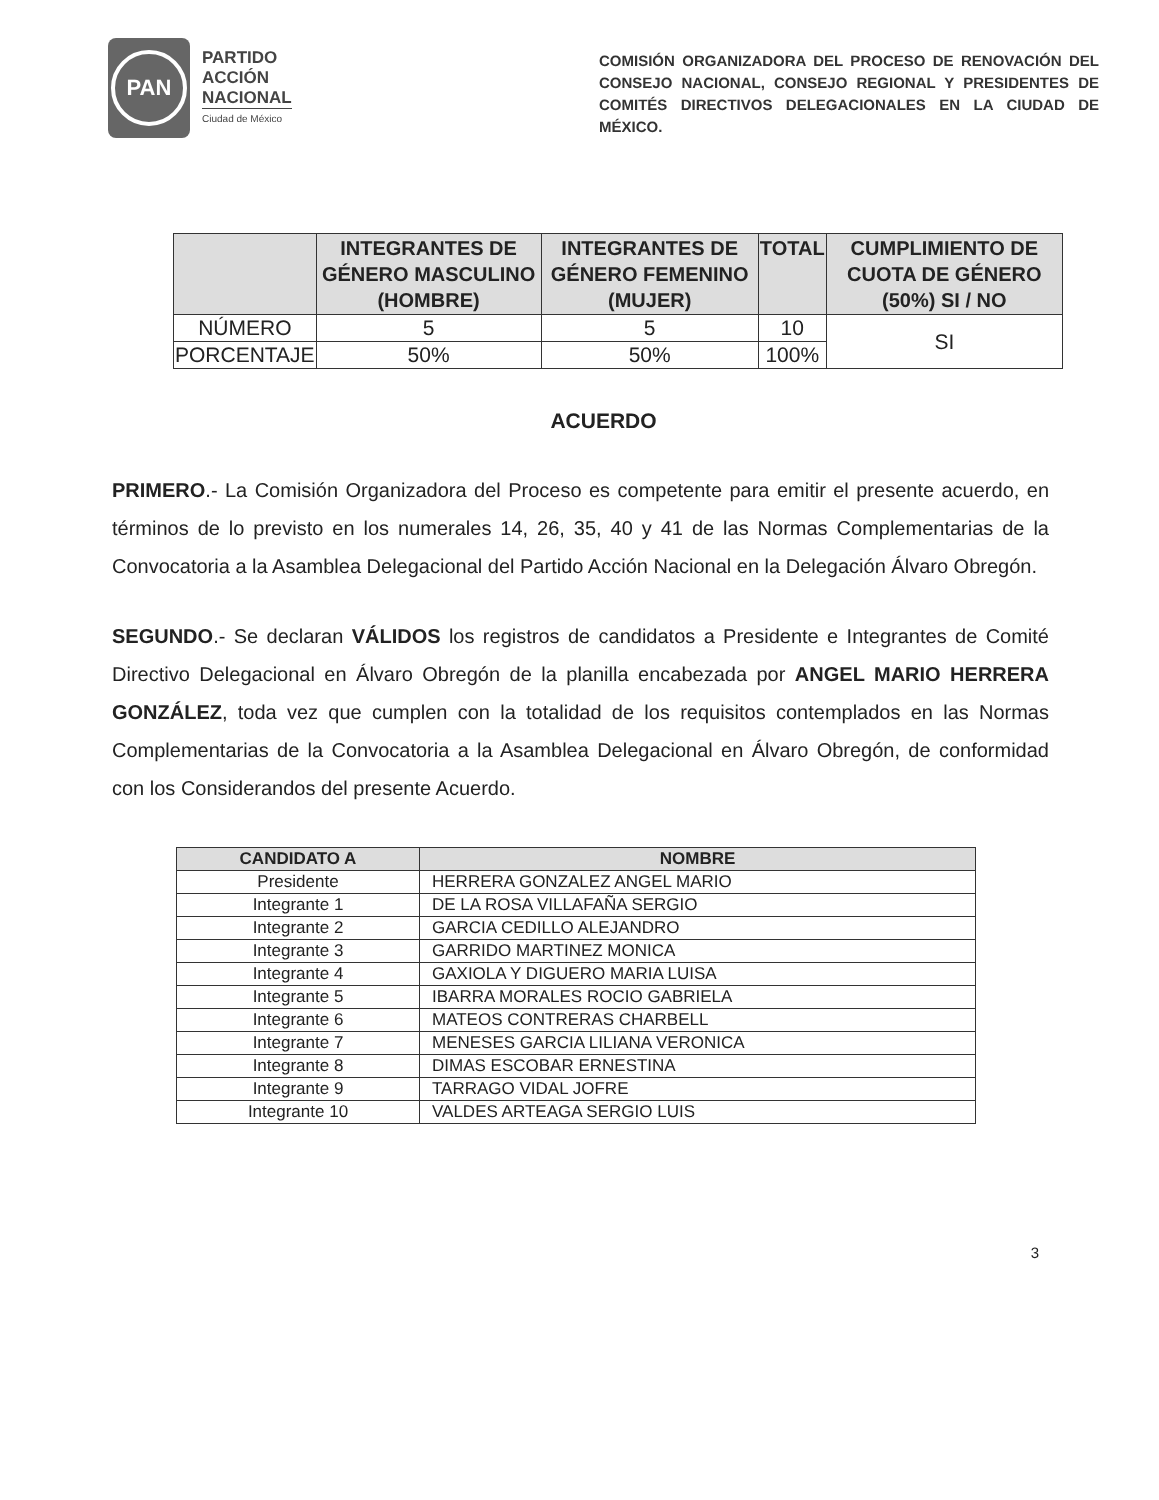PAN
PARTIDO
ACCIÓN
NACIONAL
Ciudad de México
COMISIÓN ORGANIZADORA DEL PROCESO DE RENOVACIÓN DEL CONSEJO NACIONAL, CONSEJO REGIONAL Y PRESIDENTES DE COMITÉS DIRECTIVOS DELEGACIONALES EN LA CIUDAD DE MÉXICO.
| | INTEGRANTES DE GÉNERO MASCULINO (HOMBRE) | INTEGRANTES DE GÉNERO FEMENINO (MUJER) | TOTAL | CUMPLIMIENTO DE CUOTA DE GÉNERO (50%) SI / NO |
| --- | --- | --- | --- | --- |
| NÚMERO | 5 | 5 | 10 | SI |
| PORCENTAJE | 50% | 50% | 100% | |
ACUERDO
PRIMERO.- La Comisión Organizadora del Proceso es competente para emitir el presente acuerdo, en términos de lo previsto en los numerales 14, 26, 35, 40 y 41 de las Normas Complementarias de la Convocatoria a la Asamblea Delegacional del Partido Acción Nacional en la Delegación Álvaro Obregón.
SEGUNDO.- Se declaran VÁLIDOS los registros de candidatos a Presidente e Integrantes de Comité Directivo Delegacional en Álvaro Obregón de la planilla encabezada por ANGEL MARIO HERRERA GONZÁLEZ, toda vez que cumplen con la totalidad de los requisitos contemplados en las Normas Complementarias de la Convocatoria a la Asamblea Delegacional en Álvaro Obregón, de conformidad con los Considerandos del presente Acuerdo.
| CANDIDATO A | NOMBRE |
| --- | --- |
| Presidente | HERRERA GONZALEZ ANGEL MARIO |
| Integrante 1 | DE LA ROSA VILLAFAÑA SERGIO |
| Integrante 2 | GARCIA CEDILLO ALEJANDRO |
| Integrante 3 | GARRIDO MARTINEZ MONICA |
| Integrante 4 | GAXIOLA Y DIGUERO MARIA LUISA |
| Integrante 5 | IBARRA MORALES ROCIO GABRIELA |
| Integrante 6 | MATEOS CONTRERAS CHARBELL |
| Integrante 7 | MENESES GARCIA LILIANA VERONICA |
| Integrante 8 | DIMAS ESCOBAR ERNESTINA |
| Integrante 9 | TARRAGO VIDAL JOFRE |
| Integrante 10 | VALDES ARTEAGA SERGIO LUIS |
3